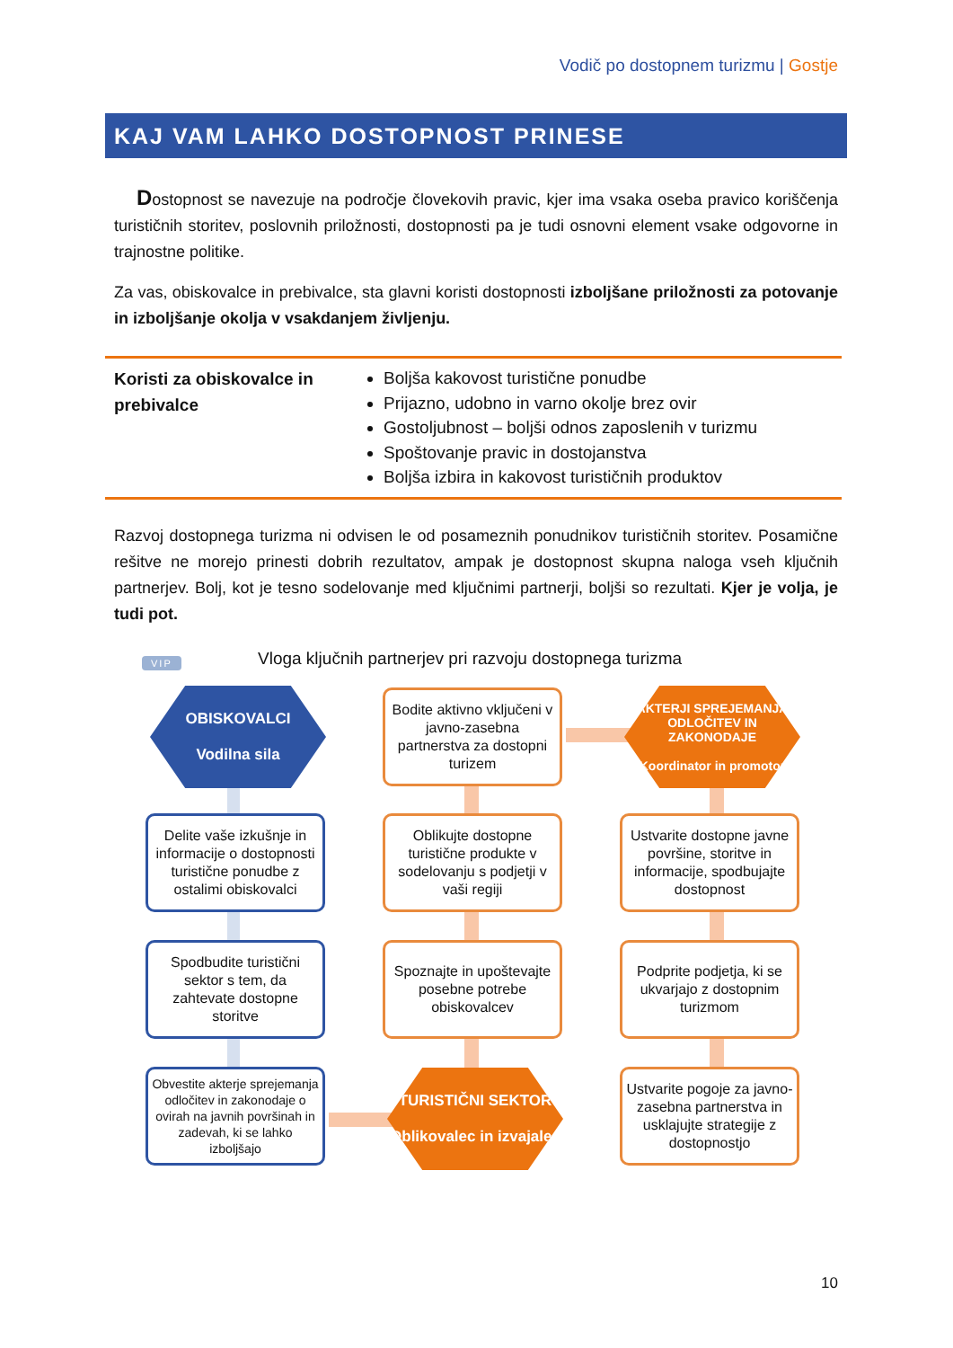Vodič po dostopnem turizmu | Gostje
KAJ VAM LAHKO DOSTOPNOST PRINESE
Dostopnost se navezuje na področje človekovih pravic, kjer ima vsaka oseba pravico koriščenja turističnih storitev, poslovnih priložnosti, dostopnosti pa je tudi osnovni element vsake odgovorne in trajnostne politike.
Za vas, obiskovalce in prebivalce, sta glavni koristi dostopnosti izboljšane priložnosti za potovanje in izboljšanje okolja v vsakdanjem življenju.
| Koristi za obiskovalce in prebivalce | Boljša kakovost turistične ponudbe Prijazno, udobno in varno okolje brez ovir Gostoljubnost – boljši odnos zaposlenih v turizmu Spoštovanje pravic in dostojanstva Boljša izbira in kakovost turističnih produktov |
Razvoj dostopnega turizma ni odvisen le od posameznih ponudnikov turističnih storitev. Posamične rešitve ne morejo prinesti dobrih rezultatov, ampak je dostopnost skupna naloga vseh ključnih partnerjev. Bolj, kot je tesno sodelovanje med ključnimi partnerji, boljši so rezultati. Kjer je volja, je tudi pot.
Vloga ključnih partnerjev pri razvoju dostopnega turizma
VIP
OBISKOVALCI
Vodilna sila
Bodite aktivno vključeni v javno-zasebna partnerstva za dostopni turizem
AKTERJI SPREJEMANJA ODLOČITEV IN ZAKONODAJE
Koordinator in promotor
Delite vaše izkušnje in informacije o dostopnosti turistične ponudbe z ostalimi obiskovalci
Oblikujte dostopne turistične produkte v sodelovanju s podjetji v vaši regiji
Ustvarite dostopne javne površine, storitve in informacije, spodbujajte dostopnost
Spodbudite turistični sektor s tem, da zahtevate dostopne storitve
Spoznajte in upoštevajte posebne potrebe obiskovalcev
Podprite podjetja, ki se ukvarjajo z dostopnim turizmom
Obvestite akterje sprejemanja odločitev in zakonodaje o ovirah na javnih površinah in zadevah, ki se lahko izboljšajo
TURISTIČNI SEKTOR
Oblikovalec in izvajalec
Ustvarite pogoje za javno-zasebna partnerstva in usklajujte strategije z dostopnostjo
10